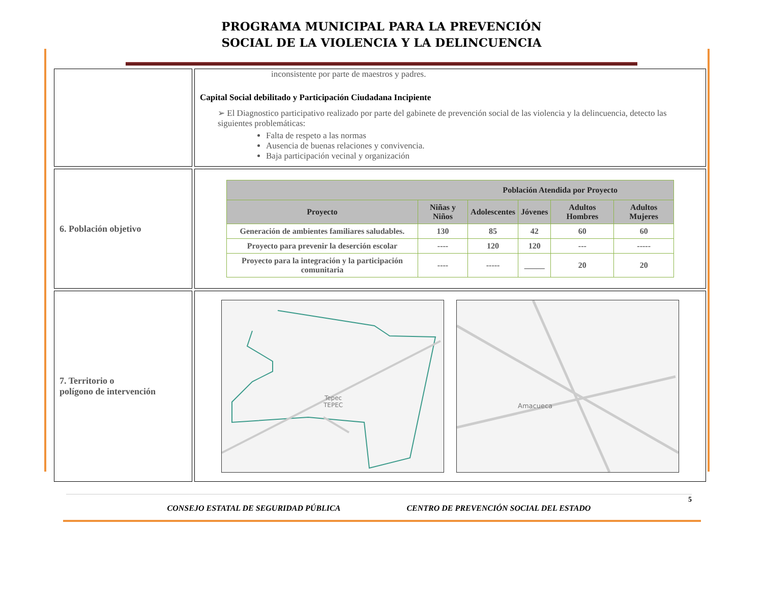PROGRAMA MUNICIPAL PARA LA PREVENCIÓN
SOCIAL DE LA VIOLENCIA Y LA DELINCUENCIA
| | inconsistente por parte de maestros y padres. Capital Social debilitado y Participación Ciudadana Incipiente ➢ El Diagnostico participativo realizado por parte del gabinete de prevención social de las violencia y la delincuencia, detecto las siguientes problemáticas: Falta de respeto a las normas Ausencia de buenas relaciones y convivencia. Baja participación vecinal y organización |
| 6. Población objetivo | / Población Atendida por Proyecto / / / / / / / --- / --- / --- / --- / --- / --- / / Proyecto / Niñas y Niños / Adolescentes / Jóvenes / Adultos Hombres / Adultos Mujeres / / Generación de ambientes familiares saludables. / 130 / 85 / 42 / 60 / 60 / / Proyecto para prevenir la deserción escolar / ---- / 120 / 120 / --- / ----- / / Proyecto para la integración y la participación comunitaria / ---- / ----- / _____ / 20 / 20 / |
| 7. Territorio o polígono de intervención | Tepec TEPEC Amacueca |
5
CONSEJO ESTATAL DE SEGURIDAD PÚBLICA CENTRO DE PREVENCIÓN SOCIAL DEL ESTADO